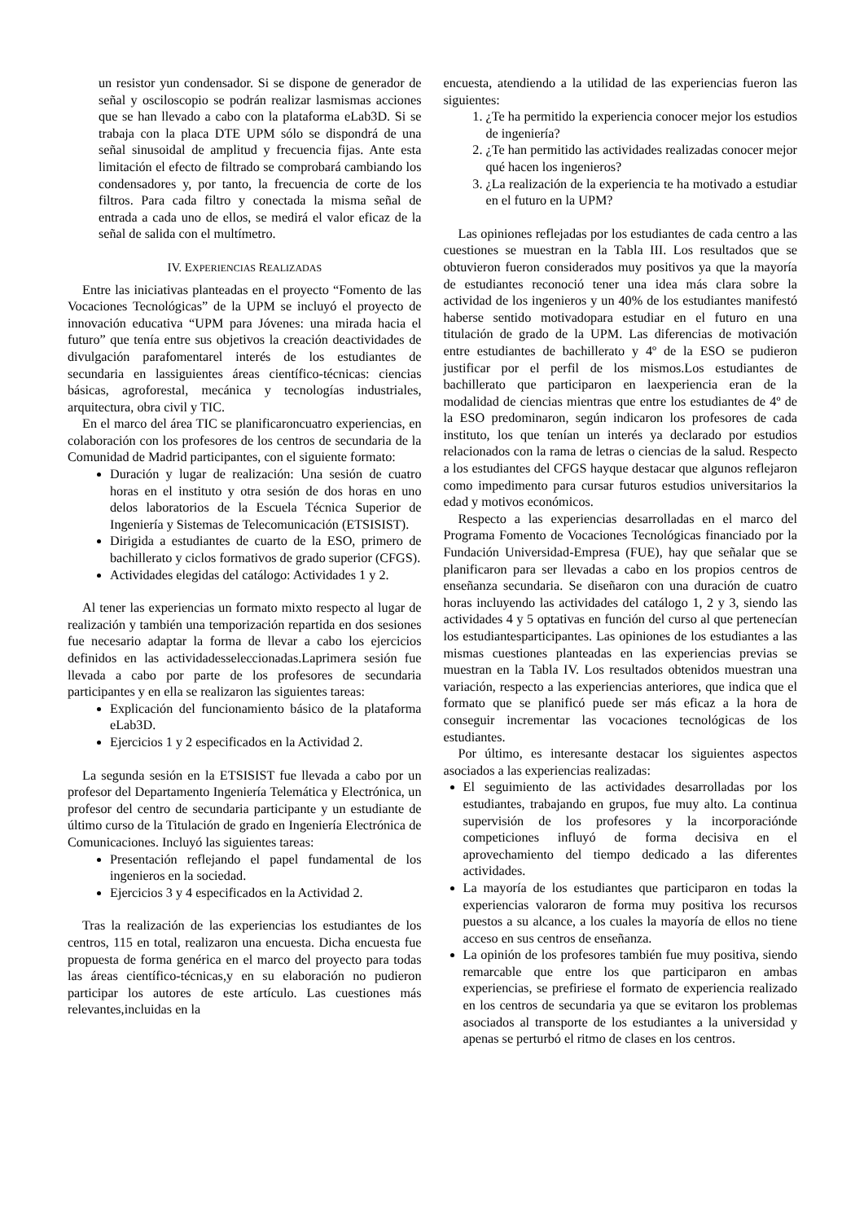un resistor yun condensador. Si se dispone de generador de señal y osciloscopio se podrán realizar lasmismas acciones que se han llevado a cabo con la plataforma eLab3D. Si se trabaja con la placa DTE UPM sólo se dispondrá de una señal sinusoidal de amplitud y frecuencia fijas. Ante esta limitación el efecto de filtrado se comprobará cambiando los condensadores y, por tanto, la frecuencia de corte de los filtros. Para cada filtro y conectada la misma señal de entrada a cada uno de ellos, se medirá el valor eficaz de la señal de salida con el multímetro.
IV. EXPERIENCIAS REALIZADAS
Entre las iniciativas planteadas en el proyecto “Fomento de las Vocaciones Tecnológicas” de la UPM se incluyó el proyecto de innovación educativa “UPM para Jóvenes: una mirada hacia el futuro” que tenía entre sus objetivos la creación deactividades de divulgación parafomentarel interés de los estudiantes de secundaria en lassiguientes áreas científico-técnicas: ciencias básicas, agroforestal, mecánica y tecnologías industriales, arquitectura, obra civil y TIC.
En el marco del área TIC se planificaroncuatro experiencias, en colaboración con los profesores de los centros de secundaria de la Comunidad de Madrid participantes, con el siguiente formato:
Duración y lugar de realización: Una sesión de cuatro horas en el instituto y otra sesión de dos horas en uno delos laboratorios de la Escuela Técnica Superior de Ingeniería y Sistemas de Telecomunicación (ETSISIST).
Dirigida a estudiantes de cuarto de la ESO, primero de bachillerato y ciclos formativos de grado superior (CFGS).
Actividades elegidas del catálogo: Actividades 1 y 2.
Al tener las experiencias un formato mixto respecto al lugar de realización y también una temporización repartida en dos sesiones fue necesario adaptar la forma de llevar a cabo los ejercicios definidos en las actividadesseleccionadas.Laprimera sesión fue llevada a cabo por parte de los profesores de secundaria participantes y en ella se realizaron las siguientes tareas:
Explicación del funcionamiento básico de la plataforma eLab3D.
Ejercicios 1 y 2 especificados en la Actividad 2.
La segunda sesión en la ETSISIST fue llevada a cabo por un profesor del Departamento Ingeniería Telemática y Electrónica, un profesor del centro de secundaria participante y un estudiante de último curso de la Titulación de grado en Ingeniería Electrónica de Comunicaciones. Incluyó las siguientes tareas:
Presentación reflejando el papel fundamental de los ingenieros en la sociedad.
Ejercicios 3 y 4 especificados en la Actividad 2.
Tras la realización de las experiencias los estudiantes de los centros, 115 en total, realizaron una encuesta. Dicha encuesta fue propuesta de forma genérica en el marco del proyecto para todas las áreas científico-técnicas,y en su elaboración no pudieron participar los autores de este artículo. Las cuestiones más relevantes,incluidas en la
encuesta, atendiendo a la utilidad de las experiencias fueron las siguientes:
1. ¿Te ha permitido la experiencia conocer mejor los estudios de ingeniería?
2. ¿Te han permitido las actividades realizadas conocer mejor qué hacen los ingenieros?
3. ¿La realización de la experiencia te ha motivado a estudiar en el futuro en la UPM?
Las opiniones reflejadas por los estudiantes de cada centro a las cuestiones se muestran en la Tabla III. Los resultados que se obtuvieron fueron considerados muy positivos ya que la mayoría de estudiantes reconoció tener una idea más clara sobre la actividad de los ingenieros y un 40% de los estudiantes manifestó haberse sentido motivadopara estudiar en el futuro en una titulación de grado de la UPM. Las diferencias de motivación entre estudiantes de bachillerato y 4º de la ESO se pudieron justificar por el perfil de los mismos.Los estudiantes de bachillerato que participaron en laexperiencia eran de la modalidad de ciencias mientras que entre los estudiantes de 4º de la ESO predominaron, según indicaron los profesores de cada instituto, los que tenían un interés ya declarado por estudios relacionados con la rama de letras o ciencias de la salud. Respecto a los estudiantes del CFGS hayque destacar que algunos reflejaron como impedimento para cursar futuros estudios universitarios la edad y motivos económicos.
Respecto a las experiencias desarrolladas en el marco del Programa Fomento de Vocaciones Tecnológicas financiado por la Fundación Universidad-Empresa (FUE), hay que señalar que se planificaron para ser llevadas a cabo en los propios centros de enseñanza secundaria. Se diseñaron con una duración de cuatro horas incluyendo las actividades del catálogo 1, 2 y 3, siendo las actividades 4 y 5 optativas en función del curso al que pertenecían los estudiantesparticipantes. Las opiniones de los estudiantes a las mismas cuestiones planteadas en las experiencias previas se muestran en la Tabla IV. Los resultados obtenidos muestran una variación, respecto a las experiencias anteriores, que indica que el formato que se planificó puede ser más eficaz a la hora de conseguir incrementar las vocaciones tecnológicas de los estudiantes.
Por último, es interesante destacar los siguientes aspectos asociados a las experiencias realizadas:
El seguimiento de las actividades desarrolladas por los estudiantes, trabajando en grupos, fue muy alto. La continua supervisión de los profesores y la incorporaciónde competiciones influyó de forma decisiva en el aprovechamiento del tiempo dedicado a las diferentes actividades.
La mayoría de los estudiantes que participaron en todas la experiencias valoraron de forma muy positiva los recursos puestos a su alcance, a los cuales la mayoría de ellos no tiene acceso en sus centros de enseñanza.
La opinión de los profesores también fue muy positiva, siendo remarcable que entre los que participaron en ambas experiencias, se prefiriese el formato de experiencia realizado en los centros de secundaria ya que se evitaron los problemas asociados al transporte de los estudiantes a la universidad y apenas se perturbó el ritmo de clases en los centros.